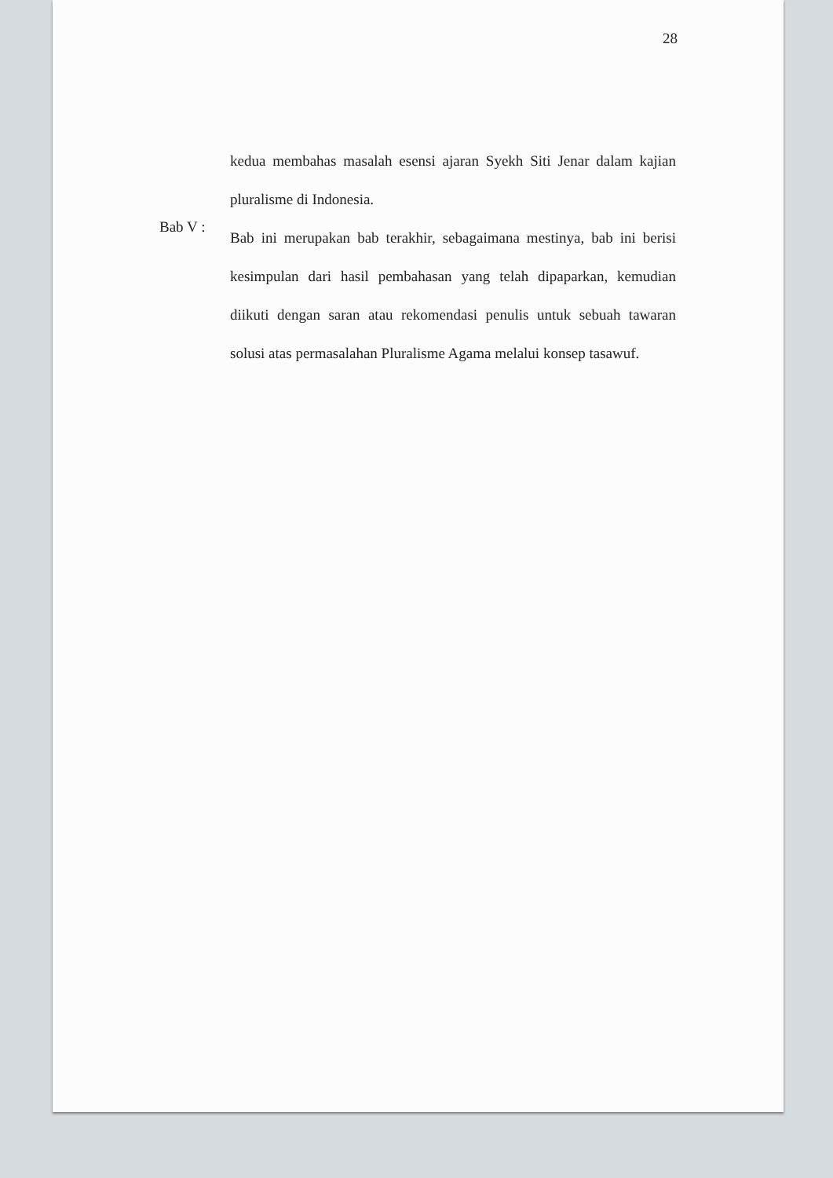28
kedua membahas masalah esensi ajaran Syekh Siti Jenar dalam kajian pluralisme di Indonesia.
Bab V :
Bab ini merupakan bab terakhir, sebagaimana mestinya, bab ini berisi kesimpulan dari hasil pembahasan yang telah dipaparkan, kemudian diikuti dengan saran atau rekomendasi penulis untuk sebuah tawaran solusi atas permasalahan Pluralisme Agama melalui konsep tasawuf.